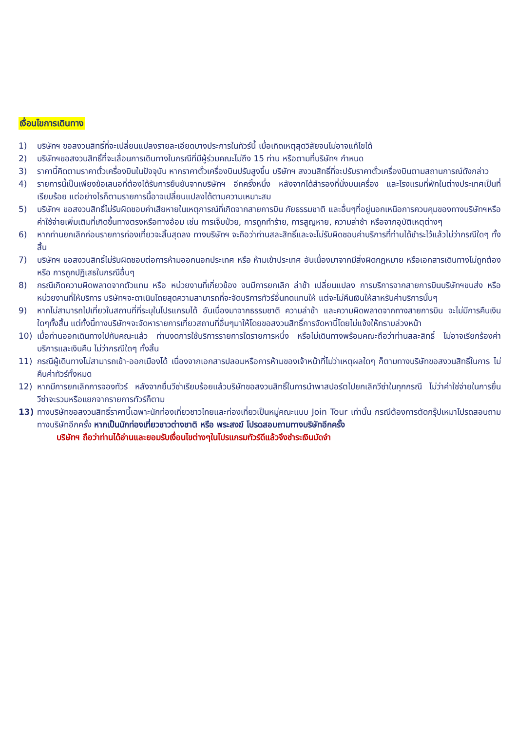เงื่อนไขการเดินทาง
1) บริษัทฯ ขอสงวนสิทธิ์ที่จะเปลี่ยนแปลงรายละเอียดบางประการในทัวร์นี้ เมื่อเกิดเหตุสุดวิสัยจนไม่อาจแก้ไขได้
2) บริษัทฯขอสงวนสิทธิ์ที่จะเลื่อนการเดินทางในกรณีที่มีผู้ร่วมคณะไม่ถึง 15 ท่าน หรือตามที่บริษัทฯ กำหนด
3) ราคานี้คิดตามราคาตั๋วเครื่องบินในปัจจุบัน หากราคาตั๋วเครื่องบินปรับสูงขึ้น บริษัทฯ สงวนสิทธิ์ที่จะปรับราคาตั๋วเครื่องบินตามสถานการณ์ดังกล่าว
4) รายการนี้เป็นเพียงข้อเสนอที่ต้องได้รับการยืนยันจากบริษัทฯ อีกครั้งหนึ่ง หลังจากได้สำรองที่นั่งบนเครื่อง และโรงแรมที่พักในต่างประเทศเป็นที่เรียบร้อย แต่อย่างไรก็ตามรายการนี้อาจเปลี่ยนแปลงได้ตามความเหมาะสม
5) บริษัทฯ ขอสงวนสิทธิ์ไม่รับผิดชอบค่าเสียหายในเหตุการณ์ที่เกิดจากสายการบิน ภัยธรรมชาติ และอื่นๆที่อยู่นอกเหนือการควบคุมของทางบริษัทฯหรือค่าใช้จ่ายเพิ่มเติมที่เกิดขึ้นทางตรงหรือทางอ้อม เช่น การเจ็บป่วย, การถูกทำร้าย, การสูญหาย, ความล่าช้า หรือจากอุบัติเหตุต่างๆ
6) หากท่านยกเลิกก่อนรายการท่องเที่ยวจะสิ้นสุดลง ทางบริษัทฯ จะถือว่าท่านสละสิทธิ์และจะไม่รับผิดชอบค่าบริการที่ท่านได้ชำระไว้แล้วไม่ว่ากรณีใดๆ ทั้งสิ้น
7) บริษัทฯ ขอสงวนสิทธิ์ไม่รับผิดชอบต่อการห้ามออกนอกประเทศ หรือ ห้ามเข้าประเทศ อันเนื่องมาจากมีสิ่งผิดกฎหมาย หรือเอกสารเดินทางไม่ถูกต้อง หรือ การถูกปฏิเสธในกรณีอื่นๆ
8) กรณีเกิดความผิดพลาดจากตัวแทน หรือ หน่วยงานที่เกี่ยวข้อง จนมีการยกเลิก ล่าช้า เปลี่ยนแปลง การบริการจากสายการบินบริษัทฯขนส่ง หรือ หน่วยงานที่ให้บริการ บริษัทฯจะดาเนินโดยสุดความสามารถที่จะจัดบริการทัวร์อื่นทดแทนให้ แต่จะไม่คืนเงินให้สาหรับค่าบริการนั้นๆ
9) หากไม่สามารถไปเที่ยวในสถานที่ที่ระบุในโปรแกรมได้ อันเนื่องมาจากธรรมชาติ ความล่าช้า และความผิดพลาดจากทางสายการบิน จะไม่มีการคืนเงินใดๆทั้งสิ้น แต่ทั้งนี้ทางบริษัทฯจะจัดหารายการเที่ยวสถานที่อื่นๆมาให้โดยขอสงวนสิทธิ์การจัดหานี้โดยไม่แจ้งให้ทราบล่วงหน้า
10) เมื่อท่านออกเดินทางไปกับคณะแล้ว ท่านงดการใช้บริการรายการใดรายการหนึ่ง หรือไม่เดินทางพร้อมคณะถือว่าท่านสละสิทธิ์ ไม่อาจเรียกร้องค่าบริการและเงินคืน ไม่ว่ากรณีใดๆ ทั้งสิ้น
11) กรณีผู้เดินทางไม่สามารถเข้า-ออกเมืองได้ เนื่องจากเอกสารปลอมหรือการห้ามของเจ้าหน้าที่ไม่ว่าเหตุผลใดๆ ก็ตามทางบริษัทขอสงวนสิทธิ์ในการ ไม่คืนค่าทัวร์ทั้งหมด
12) หากมีการยกเลิกการจองทัวร์ หลังจากยื่นวีซ่าเรียบร้อยแล้วบริษัทขอสงวนสิทธิ์ในการนำพาสปอร์ตไปยกเลิกวีซ่าในทุกกรณี ไม่ว่าค่าใช่จ่ายในการยื่นวีซ่าจะรวมหรือแยกจากรายการทัวร์ก็ตาม
13) ทางบริษัทขอสงวนสิทธิ์ราคานี้เฉพาะนักท่องเที่ยวชาวไทยและท่องเที่ยวเป็นหมู่คณะแบบ Join Tour เท่านั้น กรณีต้องการตัดกรุ๊ปเหมาโปรดสอบถามทางบริษัทอีกครั้ง หากเป็นนักท่องเที่ยวชาวต่างชาติ หรือ พระสงฆ์ โปรดสอบถามทางบริษัทอีกครั้ง
บริษัทฯ ถือว่าท่านได้อ่านและยอมรับเงื่อนไขต่างๆในโปรแกรมทัวร์ดีแล้วจึงชำระเงินมัดจำ